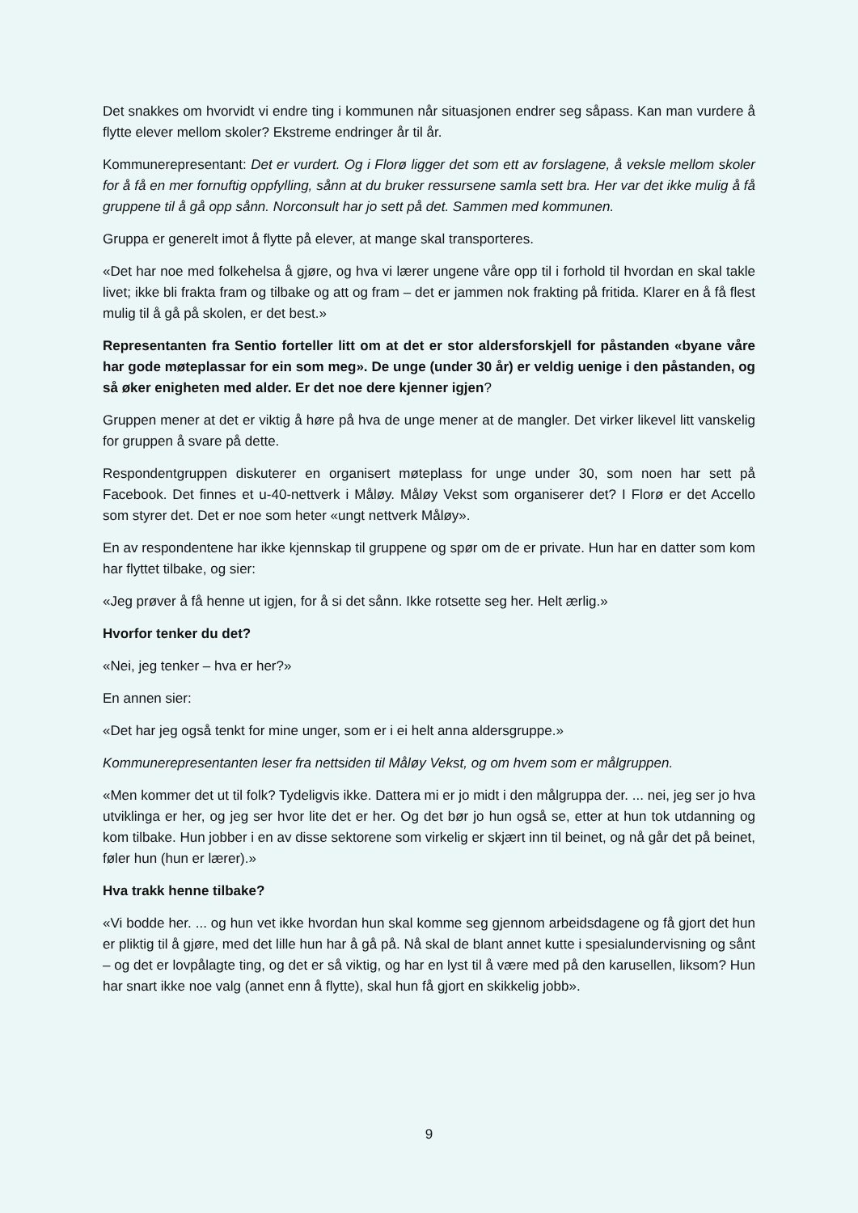Det snakkes om hvorvidt vi endre ting i kommunen når situasjonen endrer seg såpass. Kan man vurdere å flytte elever mellom skoler? Ekstreme endringer år til år.
Kommunerepresentant: Det er vurdert. Og i Florø ligger det som ett av forslagene, å veksle mellom skoler for å få en mer fornuftig oppfylling, sånn at du bruker ressursene samla sett bra. Her var det ikke mulig å få gruppene til å gå opp sånn. Norconsult har jo sett på det. Sammen med kommunen.
Gruppa er generelt imot å flytte på elever, at mange skal transporteres.
«Det har noe med folkehelsa å gjøre, og hva vi lærer ungene våre opp til i forhold til hvordan en skal takle livet; ikke bli frakta fram og tilbake og att og fram – det er jammen nok frakting på fritida. Klarer en å få flest mulig til å gå på skolen, er det best.»
Representanten fra Sentio forteller litt om at det er stor aldersforskjell for påstanden «byane våre har gode møteplassar for ein som meg». De unge (under 30 år) er veldig uenige i den påstanden, og så øker enigheten med alder. Er det noe dere kjenner igjen?
Gruppen mener at det er viktig å høre på hva de unge mener at de mangler. Det virker likevel litt vanskelig for gruppen å svare på dette.
Respondentgruppen diskuterer en organisert møteplass for unge under 30, som noen har sett på Facebook. Det finnes et u-40-nettverk i Måløy. Måløy Vekst som organiserer det? I Florø er det Accello som styrer det. Det er noe som heter «ungt nettverk Måløy».
En av respondentene har ikke kjennskap til gruppene og spør om de er private. Hun har en datter som kom har flyttet tilbake, og sier:
«Jeg prøver å få henne ut igjen, for å si det sånn. Ikke rotsette seg her. Helt ærlig.»
Hvorfor tenker du det?
«Nei, jeg tenker – hva er her?»
En annen sier:
«Det har jeg også tenkt for mine unger, som er i ei helt anna aldersgruppe.»
Kommunerepresentanten leser fra nettsiden til Måløy Vekst, og om hvem som er målgruppen.
«Men kommer det ut til folk? Tydeligvis ikke. Dattera mi er jo midt i den målgruppa der. ... nei, jeg ser jo hva utviklinga er her, og jeg ser hvor lite det er her. Og det bør jo hun også se, etter at hun tok utdanning og kom tilbake. Hun jobber i en av disse sektorene som virkelig er skjært inn til beinet, og nå går det på beinet, føler hun (hun er lærer).»
Hva trakk henne tilbake?
«Vi bodde her. ... og hun vet ikke hvordan hun skal komme seg gjennom arbeidsdagene og få gjort det hun er pliktig til å gjøre, med det lille hun har å gå på. Nå skal de blant annet kutte i spesialundervisning og sånt – og det er lovpålagte ting, og det er så viktig, og har en lyst til å være med på den karusellen, liksom? Hun har snart ikke noe valg (annet enn å flytte), skal hun få gjort en skikkelig jobb».
9